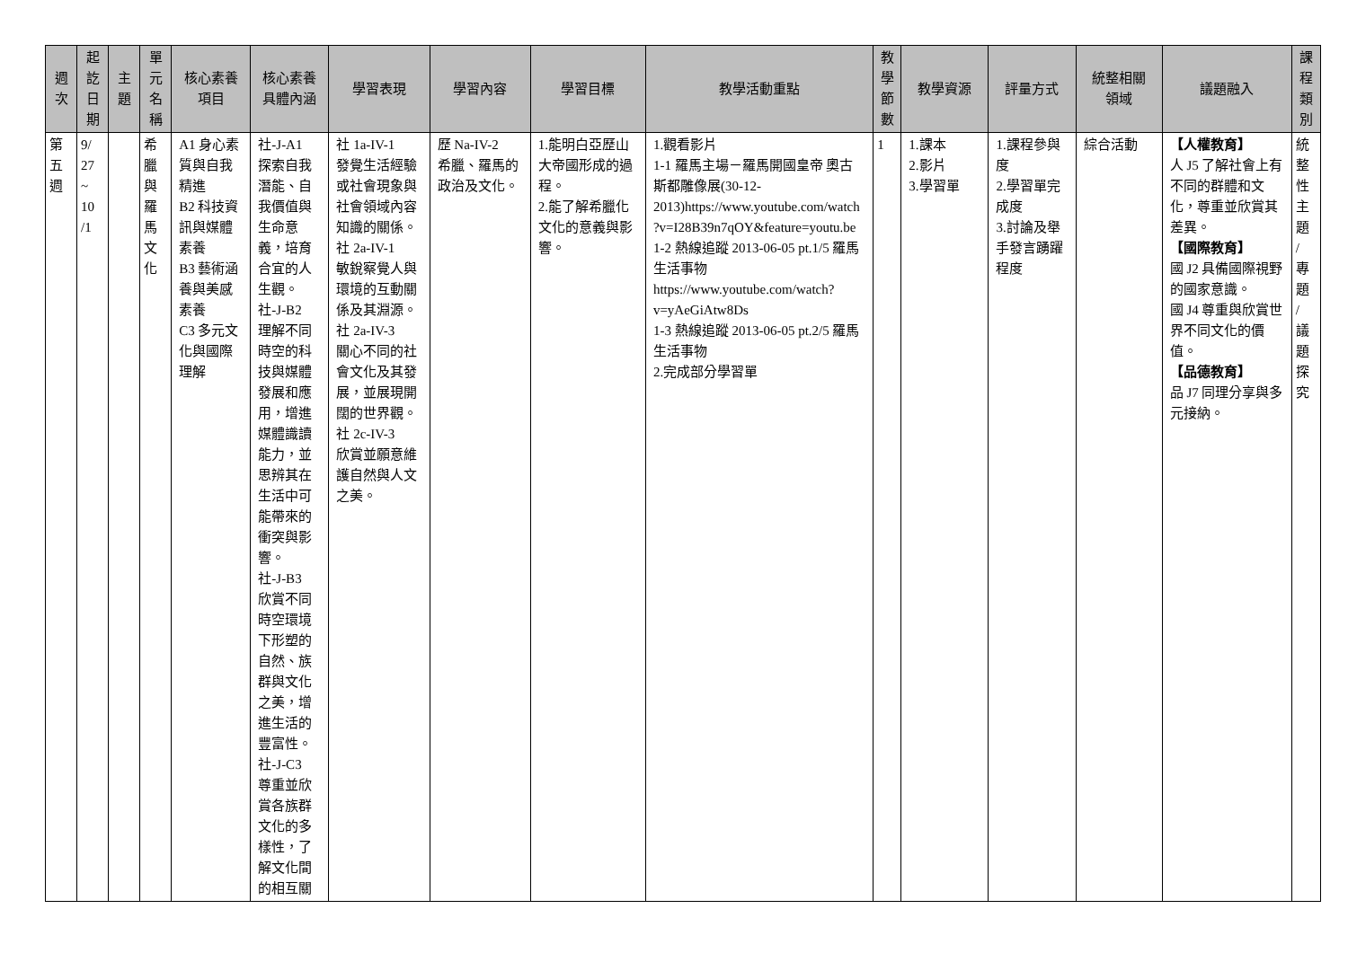| 週 次 | 起 訖 日 期 | 主 題 | 單 元 名 稱 | 核心素養 項目 | 核心素養 具體內涵 | 學習表現 | 學習內容 | 學習目標 | 教學活動重點 | 教 學 節 數 | 教學資源 | 評量方式 | 統整相關 領域 | 議題融入 | 課 程 類 別 |
| --- | --- | --- | --- | --- | --- | --- | --- | --- | --- | --- | --- | --- | --- | --- | --- |
| 第 五 週 | 9/ 27 ~ 10 /1 | | 希 臘 與 羅 馬 文 化 | A1 身心素質與自我精進 B2 科技資訊與媒體素養 B3 藝術涵養與美感素養 C3 多元文化與國際理解 | 社-J-A1 探索自我潛能、自我價值與生命意義，培育合宜的人生觀。 社-J-B2 理解不同時空的科技與媒體發展和應用，增進媒體識讀能力，並思辨其在生活中可能帶來的衝突與影響。 社-J-B3 欣賞不同時空環境下形塑的自然、族群與文化之美，增進生活的豐富性。 社-J-C3 尊重並欣賞各族群文化的多樣性，了解文化間的相互關 | 社 1a-IV-1 發覺生活經驗或社會現象與社會領域內容知識的關係。 社 2a-IV-1 敏銳察覺人與環境的互動關係及其淵源。 社 2a-IV-3 關心不同的社會文化及其發展，並展現開闊的世界觀。 社 2c-IV-3 欣賞並願意維護自然與人文之美。 | 歷 Na-IV-2 希臘、羅馬的政治及文化。 | 1.能明白亞歷山大帝國形成的過程。 2.能了解希臘化文化的意義與影響。 | 1.觀看影片 1-1 羅馬主場－羅馬開國皇帝 奧古斯都雕像展(30-12-2013) https://www.youtube.com/watch?v=I28B39n7qOY&feature=youtu.be 1-2 熱線追蹤 2013-06-05 pt.1/5 羅馬生活事物 https://www.youtube.com/watch?v=yAeGiAtw8Ds 1-3 熱線追蹤 2013-06-05 pt.2/5 羅馬生活事物 2.完成部分學習單 | 1 | 1.課本 2.影片 3.學習單 | 1.課程參與度 2.學習單完成度 3.討論及舉手發言踴躍程度 | 綜合活動 | 【人權教育】 人 J5 了解社會上有不同的群體和文化，尊重並欣賞其差異。 【國際教育】 國 J2 具備國際視野的國家意識。 國 J4 尊重與欣賞世界不同文化的價值。 【品德教育】 品 J7 同理分享與多元接納。 | 統 整 性 主 題 / 專 題 / 議 題 探 究 |